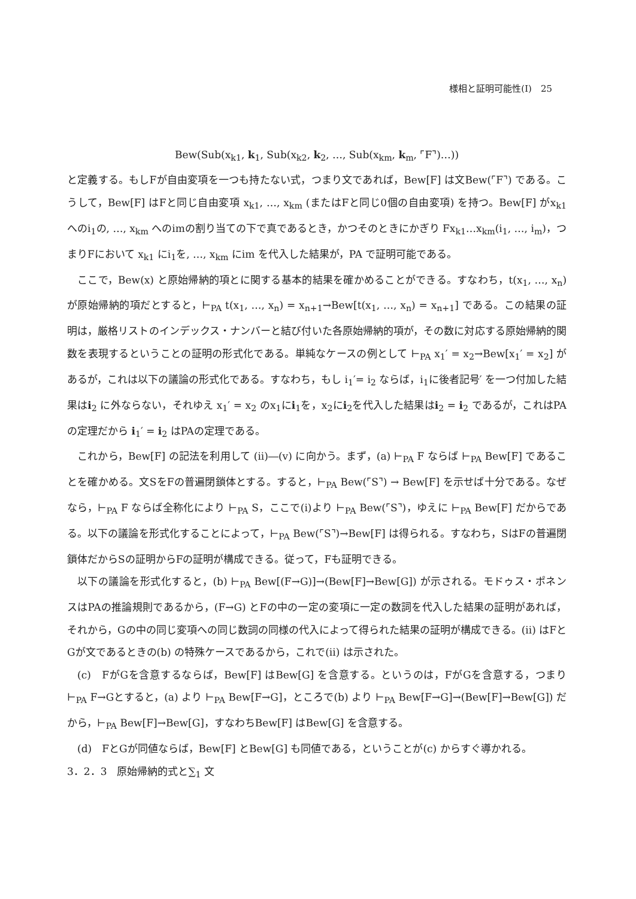様相と証明可能性(Ⅰ)　25
Bew(Sub(x<sub>k1</sub>, k<sub>1</sub>, Sub(x<sub>k2</sub>, k<sub>2</sub>, …, Sub(x<sub>km</sub>, k<sub>m</sub>, ⌜F⌝)…))
と定義する。もしFが自由変項を一つも持たない式，つまり文であれば，Bew[F] は文Bew(⌜F⌝) である。こうして，Bew[F] はFと同じ自由変項 x<sub>k1</sub>, …, x<sub>km</sub> (またはFと同じ0個の自由変項) を持つ。Bew[F] がx<sub>k1</sub> へのi<sub>1</sub>の, …, x<sub>km</sub> へのimの割り当ての下で真であるとき，かつそのときにかぎり Fx<sub>k1</sub>…x<sub>km</sub>(i<sub>1</sub>, …, i<sub>m</sub>)，つまりFにおいて x<sub>k1</sub> にi<sub>1</sub>を, …, x<sub>km</sub> にim を代入した結果が，PA で証明可能である。
ここで，Bew(x) と原始帰納的項とに関する基本的結果を確かめることができる。すなわち，t(x<sub>1</sub>, …, x<sub>n</sub>) が原始帰納的項だとすると，⊢<sub>PA</sub> t(x<sub>1</sub>, …, x<sub>n</sub>) = x<sub>n+1</sub>→Bew[t(x<sub>1</sub>, …, x<sub>n</sub>) = x<sub>n+1</sub>] である。この結果の証明は，厳格リストのインデックス・ナンバーと結び付いた各原始帰納的項が，その数に対応する原始帰納的関数を表現するということの証明の形式化である。単純なケースの例として ⊢<sub>PA</sub> x<sub>1</sub>′ = x<sub>2</sub>→Bew[x<sub>1</sub>′ = x<sub>2</sub>] があるが，これは以下の議論の形式化である。すなわち，もし i<sub>1</sub>′= i<sub>2</sub> ならば，i<sub>1</sub>に後者記号′ を一つ付加した結果はi<sub>2</sub> に外ならない，それゆえ x<sub>1</sub>′ = x<sub>2</sub> のx<sub>1</sub>にi<sub>1</sub>を，x<sub>2</sub>にi<sub>2</sub>を代入した結果はi<sub>2</sub> = i<sub>2</sub> であるが，これはPAの定理だから i<sub>1</sub>′ = i<sub>2</sub> はPAの定理である。
これから，Bew[F] の記法を利用して (ii)―(v) に向かう。まず，(a) ⊢<sub>PA</sub> F ならば ⊢<sub>PA</sub> Bew[F] であることを確かめる。文SをFの普遍閉鎖体とする。すると，⊢<sub>PA</sub> Bew(⌜S⌝) → Bew[F] を示せば十分である。なぜなら，⊢<sub>PA</sub> F ならば全称化により ⊢<sub>PA</sub> S，ここで(i)より ⊢<sub>PA</sub> Bew(⌜S⌝)，ゆえに ⊢<sub>PA</sub> Bew[F] だからである。以下の議論を形式化することによって，⊢<sub>PA</sub> Bew(⌜S⌝)→Bew[F] は得られる。すなわち，SはFの普遍閉鎖体だからSの証明からFの証明が構成できる。従って，Fも証明できる。
以下の議論を形式化すると，(b) ⊢<sub>PA</sub> Bew[(F→G)]→(Bew[F]→Bew[G]) が示される。モドゥス・ポネンスはPAの推論規則であるから，(F→G) とFの中の一定の変項に一定の数詞を代入した結果の証明があれば，それから，Gの中の同じ変項への同じ数詞の同様の代入によって得られた結果の証明が構成できる。(ii) はFとGが文であるときの(b) の特殊ケースであるから，これで(ii) は示された。
(c)　FがGを含意するならば，Bew[F] はBew[G] を含意する。というのは，FがGを含意する，つまり ⊢<sub>PA</sub> F→Gとすると，(a) より ⊢<sub>PA</sub> Bew[F→G]，ところで(b) より ⊢<sub>PA</sub> Bew[F→G]→(Bew[F]→Bew[G]) だから，⊢<sub>PA</sub> Bew[F]→Bew[G]，すなわちBew[F] はBew[G] を含意する。
(d)　FとGが同値ならば，Bew[F] とBew[G] も同値である，ということが(c) からすぐ導かれる。
3．2．3　原始帰納的式と∑<sub>1</sub> 文